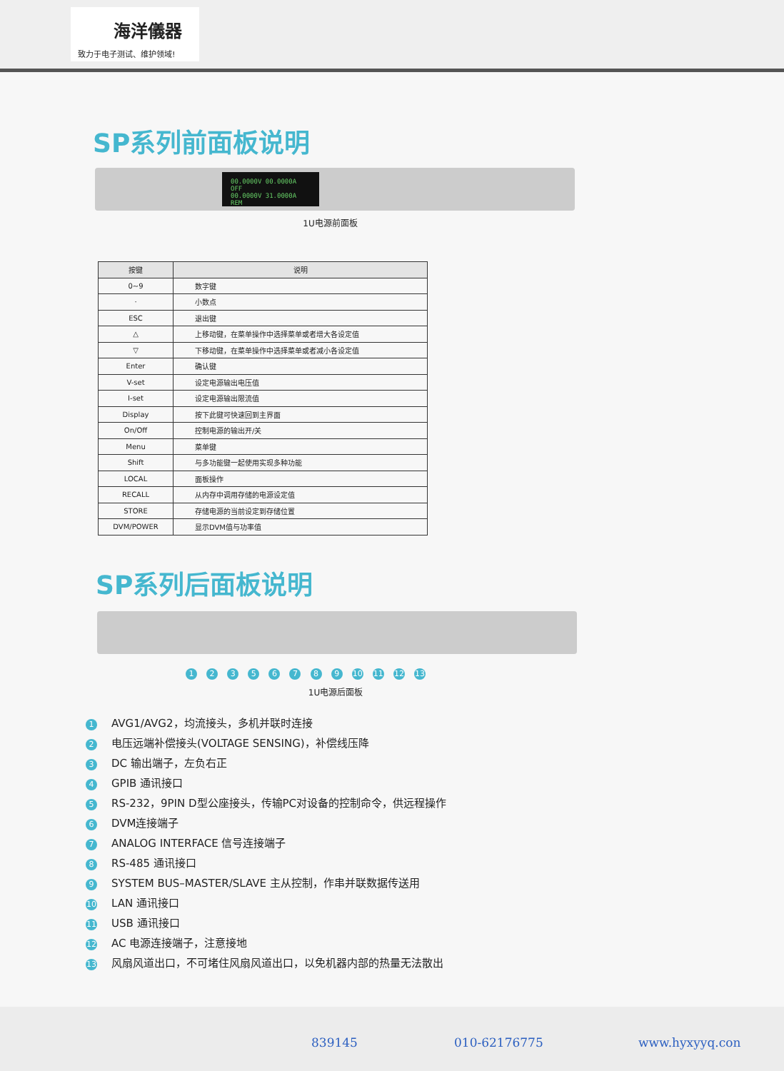海洋儀器
致力于电子测试、维护领域!
SP系列前面板说明
00.0000V 00.0000A OFF
00.0000V 31.0000A REM
1U电源前面板
| 按键 | 说明 |
| --- | --- |
| 0~9 | 数字键 |
| · | 小数点 |
| ESC | 退出键 |
| △ | 上移动键，在菜单操作中选择菜单或者增大各设定值 |
| ▽ | 下移动键，在菜单操作中选择菜单或者减小各设定值 |
| Enter | 确认键 |
| V-set | 设定电源输出电压值 |
| I-set | 设定电源输出限流值 |
| Display | 按下此键可快速回到主界面 |
| On/Off | 控制电源的输出开/关 |
| Menu | 菜单键 |
| Shift | 与多功能键一起使用实现多种功能 |
| LOCAL | 面板操作 |
| RECALL | 从内存中调用存储的电源设定值 |
| STORE | 存储电源的当前设定到存储位置 |
| DVM/POWER | 显示DVM值与功率值 |
SP系列后面板说明
1 2 3 5 6 7 8 9 10 11 12 13
1U电源后面板
1 AVG1/AVG2，均流接头，多机并联时连接
2 电压远端补偿接头(VOLTAGE SENSING)，补偿线压降
3 DC 输出端子，左负右正
4 GPIB 通讯接口
5 RS-232，9PIN D型公座接头，传输PC对设备的控制命令，供远程操作
6 DVM连接端子
7 ANALOG INTERFACE 信号连接端子
8 RS-485 通讯接口
9 SYSTEM BUS–MASTER/SLAVE 主从控制，作串并联数据传送用
10 LAN 通讯接口
11 USB 通讯接口
12 AC 电源连接端子，注意接地
13 风扇风道出口，不可堵住风扇风道出口，以免机器内部的热量无法散出
839145 010-62176775 www.hyxyyq.con